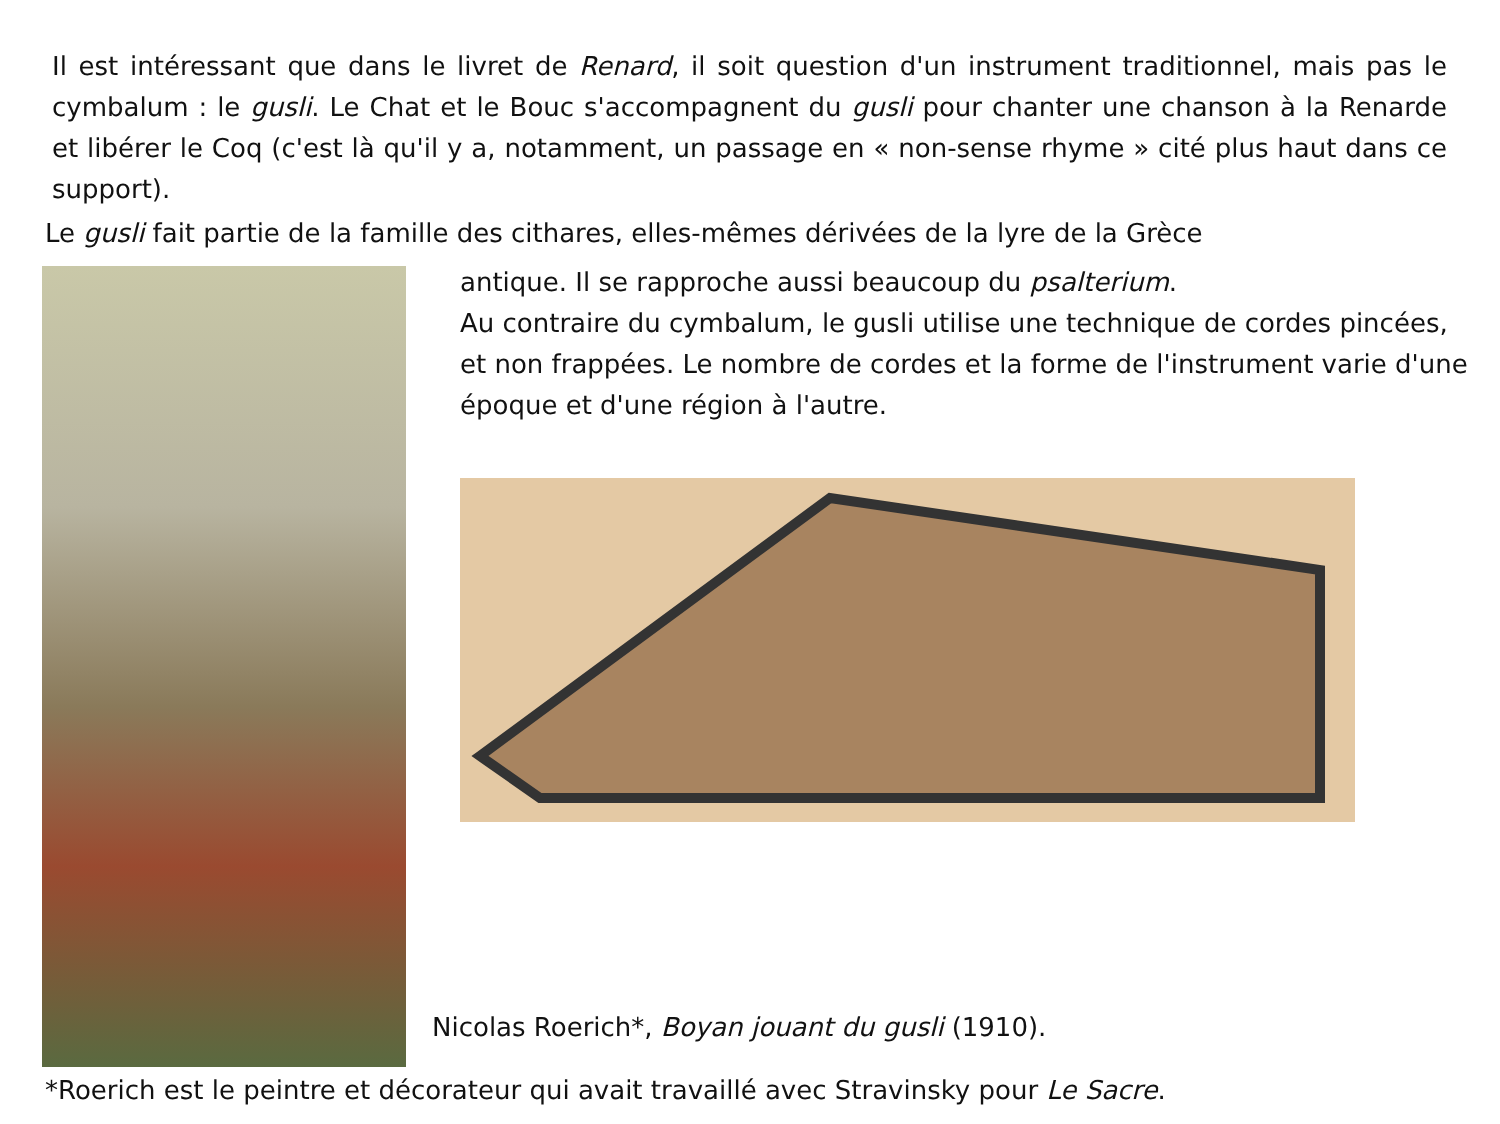Il est intéressant que dans le livret de Renard, il soit question d'un instrument traditionnel, mais pas le cymbalum : le gusli. Le Chat et le Bouc s'accompagnent du gusli pour chanter une chanson à la Renarde et libérer le Coq (c'est là qu'il y a, notamment, un passage en « non-sense rhyme » cité plus haut dans ce support).
Le gusli fait partie de la famille des cithares, elles-mêmes dérivées de la lyre de la Grèce
antique. Il se rapproche aussi beaucoup du psalterium.
Au contraire du cymbalum, le gusli utilise une technique de cordes pincées, et non frappées. Le nombre de cordes et la forme de l'instrument varie d'une époque et d'une région à l'autre.
Nicolas Roerich*, Boyan jouant du gusli (1910).
*Roerich est le peintre et décorateur qui avait travaillé avec Stravinsky pour Le Sacre.